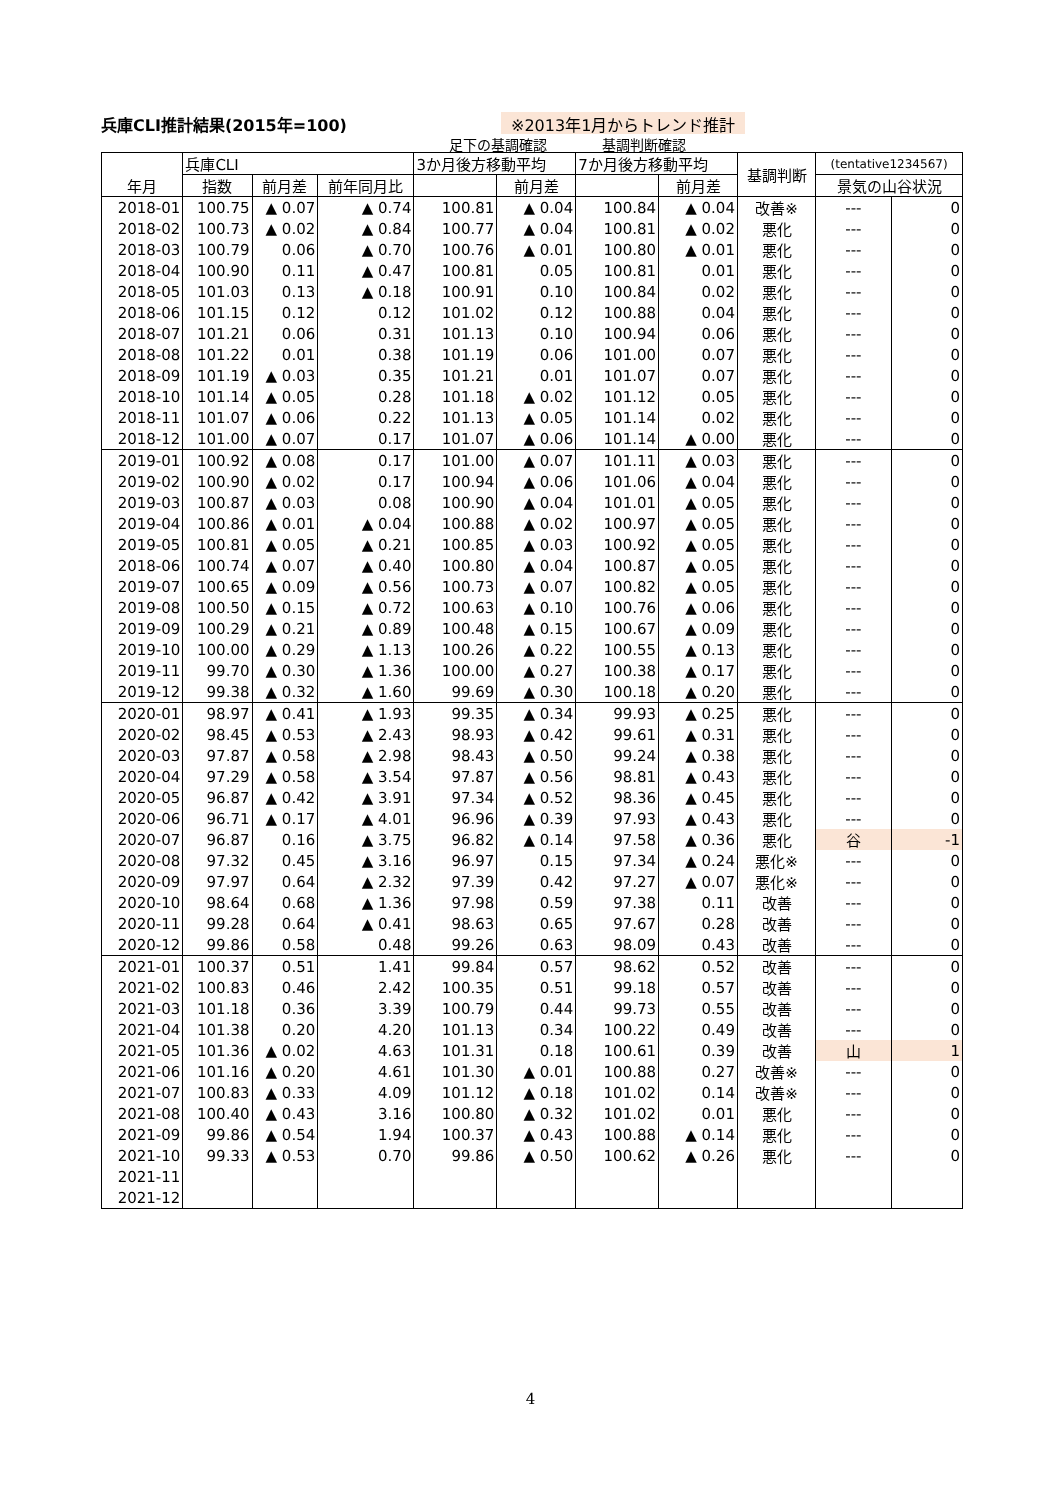兵庫CLI推計結果(2015年=100) ※2013年1月からトレンド推計
足下の基調確認 基調判断確認
| 年月 | 兵庫CLI | | | 3か月後方移動平均 | | 7か月後方移動平均 | | 基調判断 | (tentative1234567) | |
| --- | --- | --- | --- | --- | --- | --- | --- | --- | --- | --- |
| | 指数 | 前月差 | 前年同月比 | | 前月差 | | 前月差 | | 景気の山谷状況 | |
| 2018-01 | 100.75 | ▲ 0.07 | ▲ 0.74 | 100.81 | ▲ 0.04 | 100.84 | ▲ 0.04 | 改善※ | --- | 0 |
| 2018-02 | 100.73 | ▲ 0.02 | ▲ 0.84 | 100.77 | ▲ 0.04 | 100.81 | ▲ 0.02 | 悪化 | --- | 0 |
| 2018-03 | 100.79 | 0.06 | ▲ 0.70 | 100.76 | ▲ 0.01 | 100.80 | ▲ 0.01 | 悪化 | --- | 0 |
| 2018-04 | 100.90 | 0.11 | ▲ 0.47 | 100.81 | 0.05 | 100.81 | 0.01 | 悪化 | --- | 0 |
| 2018-05 | 101.03 | 0.13 | ▲ 0.18 | 100.91 | 0.10 | 100.84 | 0.02 | 悪化 | --- | 0 |
| 2018-06 | 101.15 | 0.12 | 0.12 | 101.02 | 0.12 | 100.88 | 0.04 | 悪化 | --- | 0 |
| 2018-07 | 101.21 | 0.06 | 0.31 | 101.13 | 0.10 | 100.94 | 0.06 | 悪化 | --- | 0 |
| 2018-08 | 101.22 | 0.01 | 0.38 | 101.19 | 0.06 | 101.00 | 0.07 | 悪化 | --- | 0 |
| 2018-09 | 101.19 | ▲ 0.03 | 0.35 | 101.21 | 0.01 | 101.07 | 0.07 | 悪化 | --- | 0 |
| 2018-10 | 101.14 | ▲ 0.05 | 0.28 | 101.18 | ▲ 0.02 | 101.12 | 0.05 | 悪化 | --- | 0 |
| 2018-11 | 101.07 | ▲ 0.06 | 0.22 | 101.13 | ▲ 0.05 | 101.14 | 0.02 | 悪化 | --- | 0 |
| 2018-12 | 101.00 | ▲ 0.07 | 0.17 | 101.07 | ▲ 0.06 | 101.14 | ▲ 0.00 | 悪化 | --- | 0 |
| 2019-01 | 100.92 | ▲ 0.08 | 0.17 | 101.00 | ▲ 0.07 | 101.11 | ▲ 0.03 | 悪化 | --- | 0 |
| 2019-02 | 100.90 | ▲ 0.02 | 0.17 | 100.94 | ▲ 0.06 | 101.06 | ▲ 0.04 | 悪化 | --- | 0 |
| 2019-03 | 100.87 | ▲ 0.03 | 0.08 | 100.90 | ▲ 0.04 | 101.01 | ▲ 0.05 | 悪化 | --- | 0 |
| 2019-04 | 100.86 | ▲ 0.01 | ▲ 0.04 | 100.88 | ▲ 0.02 | 100.97 | ▲ 0.05 | 悪化 | --- | 0 |
| 2019-05 | 100.81 | ▲ 0.05 | ▲ 0.21 | 100.85 | ▲ 0.03 | 100.92 | ▲ 0.05 | 悪化 | --- | 0 |
| 2018-06 | 100.74 | ▲ 0.07 | ▲ 0.40 | 100.80 | ▲ 0.04 | 100.87 | ▲ 0.05 | 悪化 | --- | 0 |
| 2019-07 | 100.65 | ▲ 0.09 | ▲ 0.56 | 100.73 | ▲ 0.07 | 100.82 | ▲ 0.05 | 悪化 | --- | 0 |
| 2019-08 | 100.50 | ▲ 0.15 | ▲ 0.72 | 100.63 | ▲ 0.10 | 100.76 | ▲ 0.06 | 悪化 | --- | 0 |
| 2019-09 | 100.29 | ▲ 0.21 | ▲ 0.89 | 100.48 | ▲ 0.15 | 100.67 | ▲ 0.09 | 悪化 | --- | 0 |
| 2019-10 | 100.00 | ▲ 0.29 | ▲ 1.13 | 100.26 | ▲ 0.22 | 100.55 | ▲ 0.13 | 悪化 | --- | 0 |
| 2019-11 | 99.70 | ▲ 0.30 | ▲ 1.36 | 100.00 | ▲ 0.27 | 100.38 | ▲ 0.17 | 悪化 | --- | 0 |
| 2019-12 | 99.38 | ▲ 0.32 | ▲ 1.60 | 99.69 | ▲ 0.30 | 100.18 | ▲ 0.20 | 悪化 | --- | 0 |
| 2020-01 | 98.97 | ▲ 0.41 | ▲ 1.93 | 99.35 | ▲ 0.34 | 99.93 | ▲ 0.25 | 悪化 | --- | 0 |
| 2020-02 | 98.45 | ▲ 0.53 | ▲ 2.43 | 98.93 | ▲ 0.42 | 99.61 | ▲ 0.31 | 悪化 | --- | 0 |
| 2020-03 | 97.87 | ▲ 0.58 | ▲ 2.98 | 98.43 | ▲ 0.50 | 99.24 | ▲ 0.38 | 悪化 | --- | 0 |
| 2020-04 | 97.29 | ▲ 0.58 | ▲ 3.54 | 97.87 | ▲ 0.56 | 98.81 | ▲ 0.43 | 悪化 | --- | 0 |
| 2020-05 | 96.87 | ▲ 0.42 | ▲ 3.91 | 97.34 | ▲ 0.52 | 98.36 | ▲ 0.45 | 悪化 | --- | 0 |
| 2020-06 | 96.71 | ▲ 0.17 | ▲ 4.01 | 96.96 | ▲ 0.39 | 97.93 | ▲ 0.43 | 悪化 | --- | 0 |
| 2020-07 | 96.87 | 0.16 | ▲ 3.75 | 96.82 | ▲ 0.14 | 97.58 | ▲ 0.36 | 悪化 | 谷 | -1 |
| 2020-08 | 97.32 | 0.45 | ▲ 3.16 | 96.97 | 0.15 | 97.34 | ▲ 0.24 | 悪化※ | --- | 0 |
| 2020-09 | 97.97 | 0.64 | ▲ 2.32 | 97.39 | 0.42 | 97.27 | ▲ 0.07 | 悪化※ | --- | 0 |
| 2020-10 | 98.64 | 0.68 | ▲ 1.36 | 97.98 | 0.59 | 97.38 | 0.11 | 改善 | --- | 0 |
| 2020-11 | 99.28 | 0.64 | ▲ 0.41 | 98.63 | 0.65 | 97.67 | 0.28 | 改善 | --- | 0 |
| 2020-12 | 99.86 | 0.58 | 0.48 | 99.26 | 0.63 | 98.09 | 0.43 | 改善 | --- | 0 |
| 2021-01 | 100.37 | 0.51 | 1.41 | 99.84 | 0.57 | 98.62 | 0.52 | 改善 | --- | 0 |
| 2021-02 | 100.83 | 0.46 | 2.42 | 100.35 | 0.51 | 99.18 | 0.57 | 改善 | --- | 0 |
| 2021-03 | 101.18 | 0.36 | 3.39 | 100.79 | 0.44 | 99.73 | 0.55 | 改善 | --- | 0 |
| 2021-04 | 101.38 | 0.20 | 4.20 | 101.13 | 0.34 | 100.22 | 0.49 | 改善 | --- | 0 |
| 2021-05 | 101.36 | ▲ 0.02 | 4.63 | 101.31 | 0.18 | 100.61 | 0.39 | 改善 | 山 | 1 |
| 2021-06 | 101.16 | ▲ 0.20 | 4.61 | 101.30 | ▲ 0.01 | 100.88 | 0.27 | 改善※ | --- | 0 |
| 2021-07 | 100.83 | ▲ 0.33 | 4.09 | 101.12 | ▲ 0.18 | 101.02 | 0.14 | 改善※ | --- | 0 |
| 2021-08 | 100.40 | ▲ 0.43 | 3.16 | 100.80 | ▲ 0.32 | 101.02 | 0.01 | 悪化 | --- | 0 |
| 2021-09 | 99.86 | ▲ 0.54 | 1.94 | 100.37 | ▲ 0.43 | 100.88 | ▲ 0.14 | 悪化 | --- | 0 |
| 2021-10 | 99.33 | ▲ 0.53 | 0.70 | 99.86 | ▲ 0.50 | 100.62 | ▲ 0.26 | 悪化 | --- | 0 |
| 2021-11 | | | | | | | | | | |
| 2021-12 | | | | | | | | | | |
4